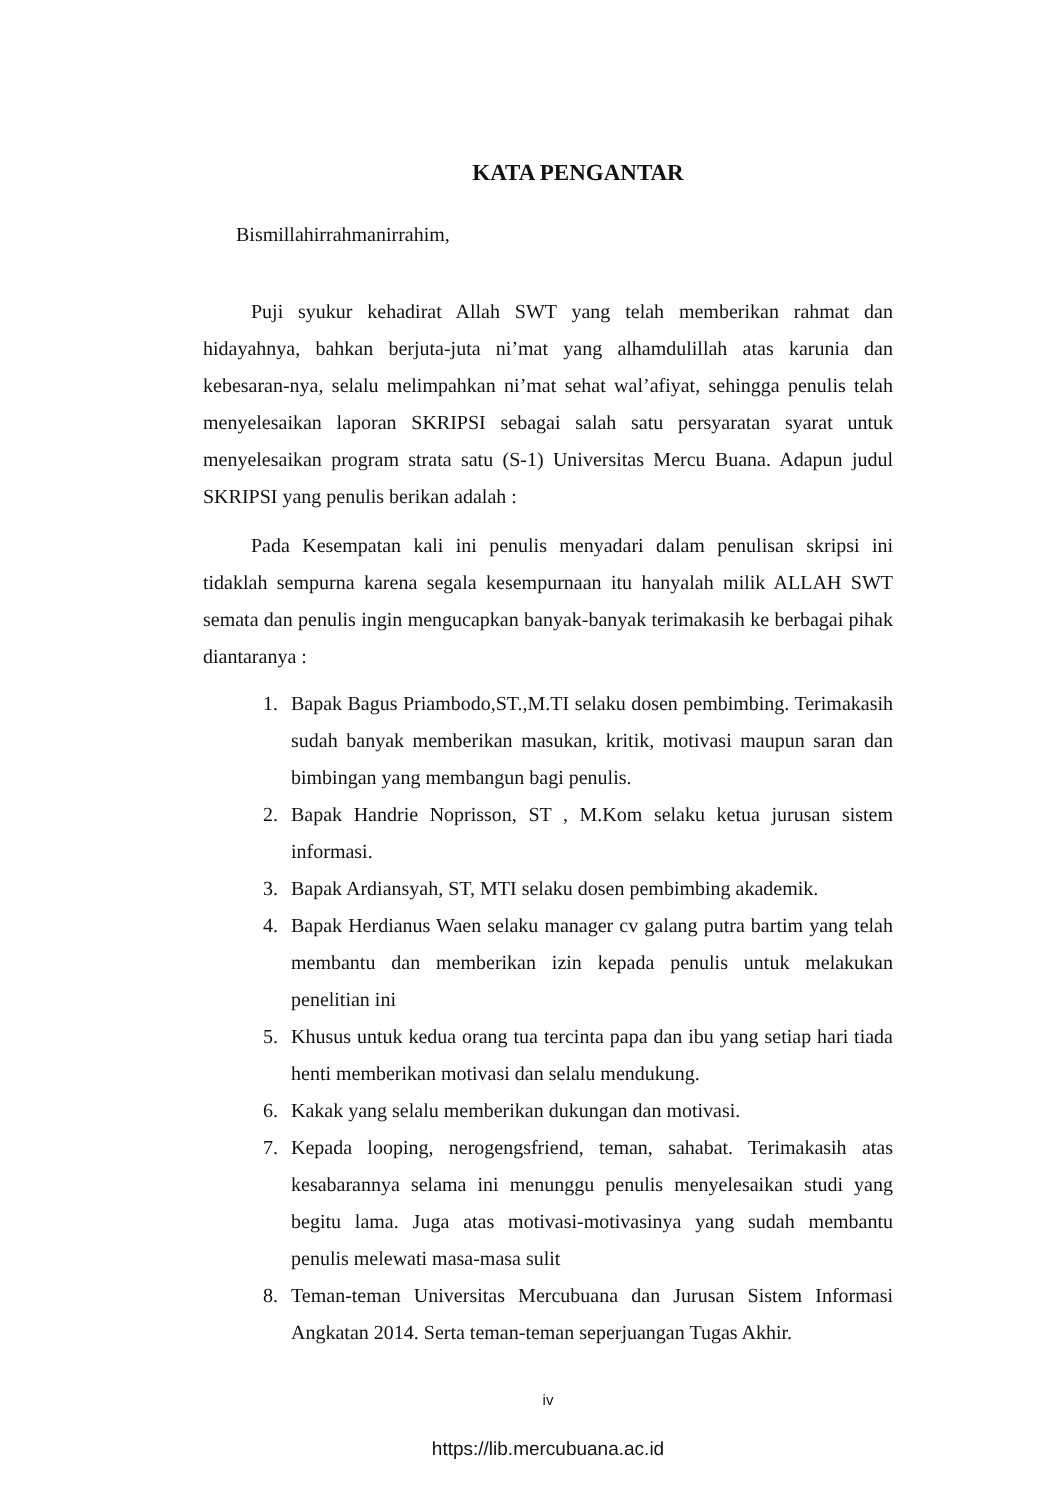KATA PENGANTAR
Bismillahirrahmanirrahim,
Puji syukur kehadirat Allah SWT yang telah memberikan rahmat dan hidayahnya, bahkan berjuta-juta ni’mat yang alhamdulillah atas karunia dan kebesaran-nya, selalu melimpahkan ni’mat sehat wal’afiyat, sehingga penulis telah menyelesaikan laporan SKRIPSI sebagai salah satu persyaratan syarat untuk menyelesaikan program strata satu (S-1) Universitas Mercu Buana. Adapun judul SKRIPSI yang penulis berikan adalah :
Pada Kesempatan kali ini penulis menyadari dalam penulisan skripsi ini tidaklah sempurna karena segala kesempurnaan itu hanyalah milik ALLAH SWT semata dan penulis ingin mengucapkan banyak-banyak terimakasih ke berbagai pihak diantaranya :
1. Bapak Bagus Priambodo,ST.,M.TI selaku dosen pembimbing. Terimakasih sudah banyak memberikan masukan, kritik, motivasi maupun saran dan bimbingan yang membangun bagi penulis.
2. Bapak Handrie Noprisson, ST , M.Kom selaku ketua jurusan sistem informasi.
3. Bapak Ardiansyah, ST, MTI selaku dosen pembimbing akademik.
4. Bapak Herdianus Waen selaku manager cv galang putra bartim yang telah membantu dan memberikan izin kepada penulis untuk melakukan penelitian ini
5. Khusus untuk kedua orang tua tercinta papa dan ibu yang setiap hari tiada henti memberikan motivasi dan selalu mendukung.
6. Kakak yang selalu memberikan dukungan dan motivasi.
7. Kepada looping, nerogengsfriend, teman, sahabat. Terimakasih atas kesabarannya selama ini menunggu penulis menyelesaikan studi yang begitu lama. Juga atas motivasi-motivasinya yang sudah membantu penulis melewati masa-masa sulit
8. Teman-teman Universitas Mercubuana dan Jurusan Sistem Informasi Angkatan 2014. Serta teman-teman seperjuangan Tugas Akhir.
iv
https://lib.mercubuana.ac.id